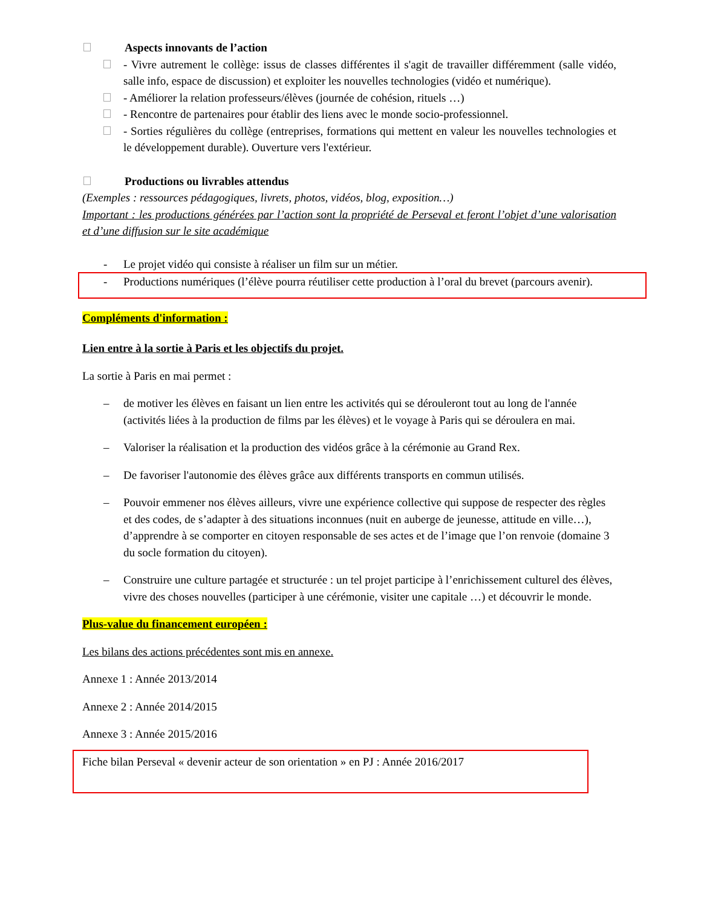Aspects innovants de l’action
- Vivre autrement le collège: issus de classes différentes il s'agit de travailler différemment (salle vidéo, salle info, espace de discussion) et exploiter les nouvelles technologies (vidéo et numérique).
- Améliorer la relation professeurs/élèves (journée de cohésion, rituels …)
- Rencontre de partenaires pour établir des liens avec le monde socio-professionnel.
- Sorties régulières du collège (entreprises, formations qui mettent en valeur les nouvelles technologies et le développement durable). Ouverture vers l'extérieur.
Productions ou livrables attendus
(Exemples : ressources pédagogiques, livrets, photos, vidéos, blog, exposition…)
Important : les productions générées par l’action sont la propriété de Perseval et feront l’objet d’une valorisation et d’une diffusion sur le site académique
- Le projet vidéo qui consiste à réaliser un film sur un métier.
- Productions numériques (l’élève pourra réutiliser cette production à l’oral du brevet (parcours avenir).
Compléments d'information :
Lien entre à la sortie à Paris et les objectifs du projet.
La sortie à Paris en mai permet :
– de motiver les élèves en faisant un lien entre les activités qui se dérouleront tout au long de l'année (activités liées à la production de films par les élèves) et le voyage à Paris qui se déroulera en mai.
– Valoriser la réalisation et la production des vidéos grâce à la cérémonie au Grand Rex.
– De favoriser l'autonomie des élèves grâce aux différents transports en commun utilisés.
– Pouvoir emmener nos élèves ailleurs, vivre une expérience collective qui suppose de respecter des règles et des codes, de s’adapter à des situations inconnues (nuit en auberge de jeunesse, attitude en ville…), d’apprendre à se comporter en citoyen responsable de ses actes et de l’image que l’on renvoie (domaine 3 du socle formation du citoyen).
– Construire une culture partagée et structurée : un tel projet participe à l’enrichissement culturel des élèves, vivre des choses nouvelles (participer à une cérémonie, visiter une capitale …) et découvrir le monde.
Plus-value du financement européen :
Les bilans des actions précédentes sont mis en annexe.
Annexe 1 : Année 2013/2014
Annexe 2 : Année 2014/2015
Annexe 3 : Année 2015/2016
Fiche bilan Perseval « devenir acteur de son orientation » en PJ : Année 2016/2017